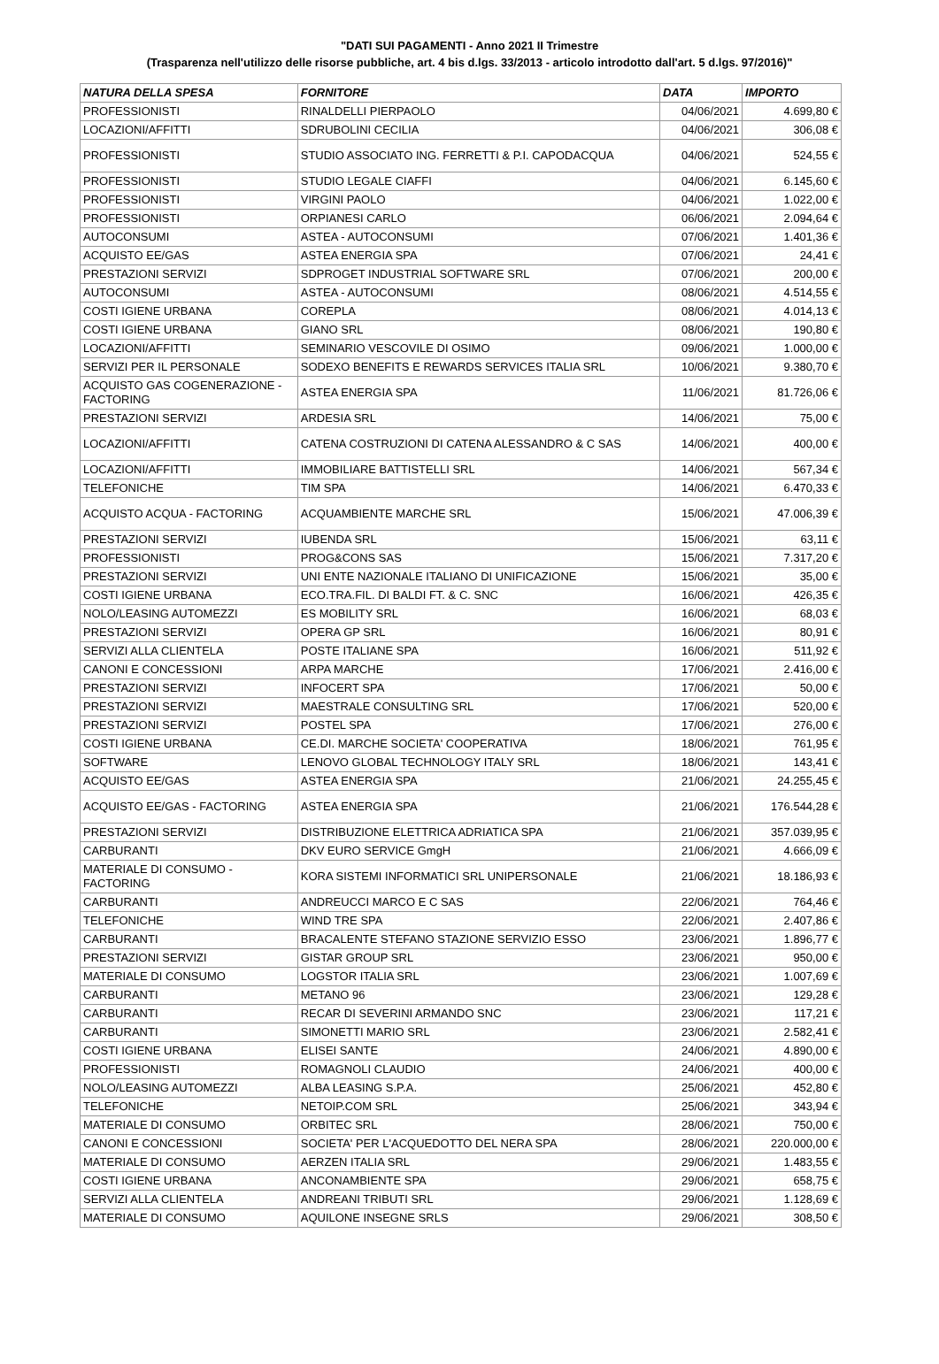"DATI SUI PAGAMENTI - Anno 2021 II Trimestre
(Trasparenza nell'utilizzo delle risorse pubbliche, art. 4 bis d.lgs. 33/2013 - articolo introdotto dall'art. 5 d.lgs. 97/2016)"
| NATURA DELLA SPESA | FORNITORE | DATA | IMPORTO |
| --- | --- | --- | --- |
| PROFESSIONISTI | RINALDELLI PIERPAOLO | 04/06/2021 | 4.699,80 € |
| LOCAZIONI/AFFITTI | SDRUBOLINI CECILIA | 04/06/2021 | 306,08 € |
| PROFESSIONISTI | STUDIO ASSOCIATO ING. FERRETTI & P.I. CAPODACQUA | 04/06/2021 | 524,55 € |
| PROFESSIONISTI | STUDIO LEGALE CIAFFI | 04/06/2021 | 6.145,60 € |
| PROFESSIONISTI | VIRGINI PAOLO | 04/06/2021 | 1.022,00 € |
| PROFESSIONISTI | ORPIANESI CARLO | 06/06/2021 | 2.094,64 € |
| AUTOCONSUMI | ASTEA - AUTOCONSUMI | 07/06/2021 | 1.401,36 € |
| ACQUISTO EE/GAS | ASTEA ENERGIA SPA | 07/06/2021 | 24,41 € |
| PRESTAZIONI SERVIZI | SDPROGET INDUSTRIAL SOFTWARE SRL | 07/06/2021 | 200,00 € |
| AUTOCONSUMI | ASTEA - AUTOCONSUMI | 08/06/2021 | 4.514,55 € |
| COSTI IGIENE URBANA | COREPLA | 08/06/2021 | 4.014,13 € |
| COSTI IGIENE URBANA | GIANO SRL | 08/06/2021 | 190,80 € |
| LOCAZIONI/AFFITTI | SEMINARIO VESCOVILE DI OSIMO | 09/06/2021 | 1.000,00 € |
| SERVIZI PER IL PERSONALE | SODEXO BENEFITS E REWARDS SERVICES ITALIA SRL | 10/06/2021 | 9.380,70 € |
| ACQUISTO GAS COGENERAZIONE - FACTORING | ASTEA ENERGIA SPA | 11/06/2021 | 81.726,06 € |
| PRESTAZIONI SERVIZI | ARDESIA SRL | 14/06/2021 | 75,00 € |
| LOCAZIONI/AFFITTI | CATENA COSTRUZIONI DI CATENA ALESSANDRO & C SAS | 14/06/2021 | 400,00 € |
| LOCAZIONI/AFFITTI | IMMOBILIARE BATTISTELLI SRL | 14/06/2021 | 567,34 € |
| TELEFONICHE | TIM SPA | 14/06/2021 | 6.470,33 € |
| ACQUISTO ACQUA - FACTORING | ACQUAMBIENTE MARCHE SRL | 15/06/2021 | 47.006,39 € |
| PRESTAZIONI SERVIZI | IUBENDA SRL | 15/06/2021 | 63,11 € |
| PROFESSIONISTI | PROG&CONS SAS | 15/06/2021 | 7.317,20 € |
| PRESTAZIONI SERVIZI | UNI ENTE NAZIONALE ITALIANO DI UNIFICAZIONE | 15/06/2021 | 35,00 € |
| COSTI IGIENE URBANA | ECO.TRA.FIL. DI BALDI FT. & C. SNC | 16/06/2021 | 426,35 € |
| NOLO/LEASING AUTOMEZZI | ES MOBILITY SRL | 16/06/2021 | 68,03 € |
| PRESTAZIONI SERVIZI | OPERA GP SRL | 16/06/2021 | 80,91 € |
| SERVIZI ALLA CLIENTELA | POSTE ITALIANE SPA | 16/06/2021 | 511,92 € |
| CANONI E CONCESSIONI | ARPA MARCHE | 17/06/2021 | 2.416,00 € |
| PRESTAZIONI SERVIZI | INFOCERT SPA | 17/06/2021 | 50,00 € |
| PRESTAZIONI SERVIZI | MAESTRALE CONSULTING SRL | 17/06/2021 | 520,00 € |
| PRESTAZIONI SERVIZI | POSTEL SPA | 17/06/2021 | 276,00 € |
| COSTI IGIENE URBANA | CE.DI. MARCHE SOCIETA' COOPERATIVA | 18/06/2021 | 761,95 € |
| SOFTWARE | LENOVO GLOBAL TECHNOLOGY ITALY SRL | 18/06/2021 | 143,41 € |
| ACQUISTO EE/GAS | ASTEA ENERGIA SPA | 21/06/2021 | 24.255,45 € |
| ACQUISTO EE/GAS - FACTORING | ASTEA ENERGIA SPA | 21/06/2021 | 176.544,28 € |
| PRESTAZIONI SERVIZI | DISTRIBUZIONE ELETTRICA ADRIATICA SPA | 21/06/2021 | 357.039,95 € |
| CARBURANTI | DKV EURO SERVICE GmgH | 21/06/2021 | 4.666,09 € |
| MATERIALE DI CONSUMO - FACTORING | KORA SISTEMI INFORMATICI SRL UNIPERSONALE | 21/06/2021 | 18.186,93 € |
| CARBURANTI | ANDREUCCI MARCO E C SAS | 22/06/2021 | 764,46 € |
| TELEFONICHE | WIND TRE SPA | 22/06/2021 | 2.407,86 € |
| CARBURANTI | BRACALENTE STEFANO STAZIONE SERVIZIO ESSO | 23/06/2021 | 1.896,77 € |
| PRESTAZIONI SERVIZI | GISTAR GROUP SRL | 23/06/2021 | 950,00 € |
| MATERIALE DI CONSUMO | LOGSTOR ITALIA SRL | 23/06/2021 | 1.007,69 € |
| CARBURANTI | METANO 96 | 23/06/2021 | 129,28 € |
| CARBURANTI | RECAR DI SEVERINI ARMANDO SNC | 23/06/2021 | 117,21 € |
| CARBURANTI | SIMONETTI MARIO SRL | 23/06/2021 | 2.582,41 € |
| COSTI IGIENE URBANA | ELISEI SANTE | 24/06/2021 | 4.890,00 € |
| PROFESSIONISTI | ROMAGNOLI CLAUDIO | 24/06/2021 | 400,00 € |
| NOLO/LEASING AUTOMEZZI | ALBA LEASING S.P.A. | 25/06/2021 | 452,80 € |
| TELEFONICHE | NETOIP.COM SRL | 25/06/2021 | 343,94 € |
| MATERIALE DI CONSUMO | ORBITEC SRL | 28/06/2021 | 750,00 € |
| CANONI E CONCESSIONI | SOCIETA' PER L'ACQUEDOTTO DEL NERA SPA | 28/06/2021 | 220.000,00 € |
| MATERIALE DI CONSUMO | AERZEN ITALIA SRL | 29/06/2021 | 1.483,55 € |
| COSTI IGIENE URBANA | ANCONAMBIENTE SPA | 29/06/2021 | 658,75 € |
| SERVIZI ALLA CLIENTELA | ANDREANI TRIBUTI SRL | 29/06/2021 | 1.128,69 € |
| MATERIALE DI CONSUMO | AQUILONE INSEGNE SRLS | 29/06/2021 | 308,50 € |